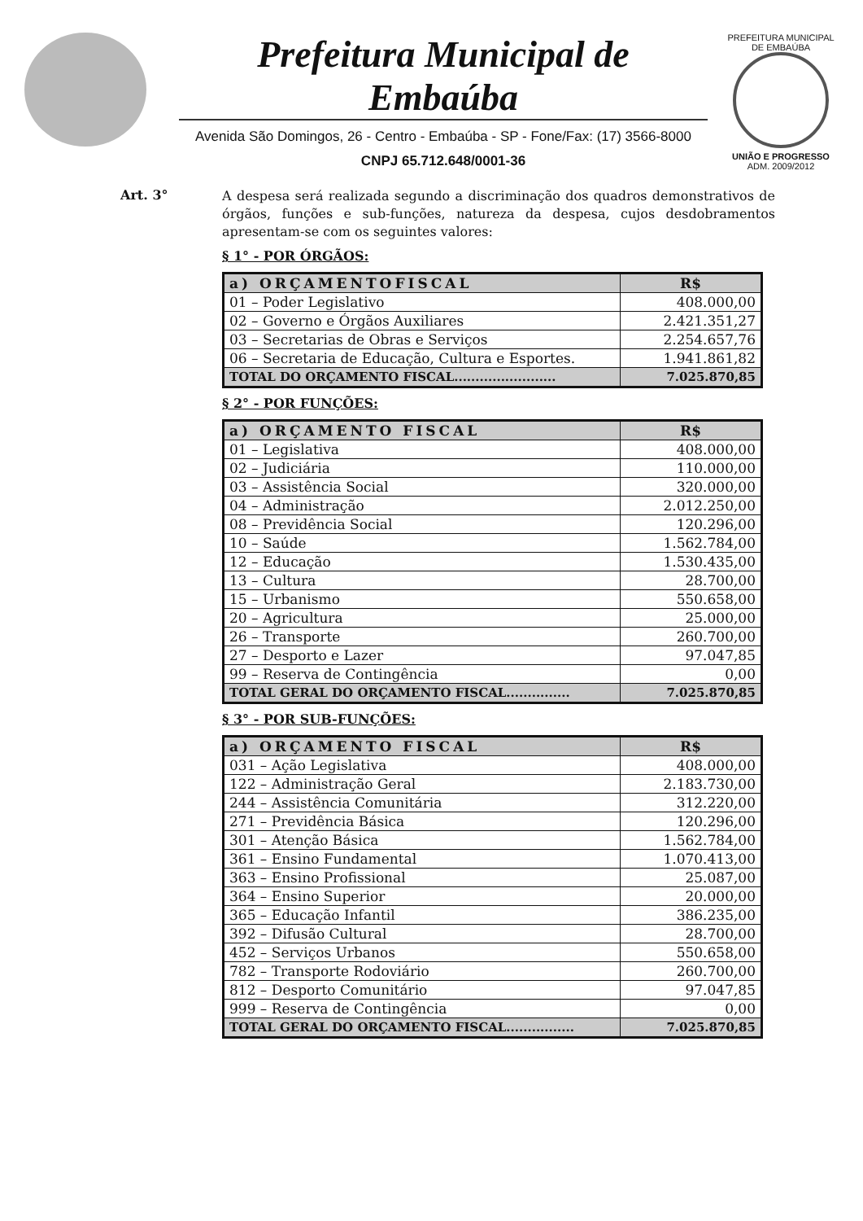Prefeitura Municipal de Embaúba
Avenida São Domingos, 26 - Centro - Embaúba - SP - Fone/Fax: (17) 3566-8000
CNPJ 65.712.648/0001-36
PREFEITURA MUNICIPAL DE EMBAÚBA
UNIÃO E PROGRESSO
ADM. 2009/2012
Art. 3°
A despesa será realizada segundo a discriminação dos quadros demonstrativos de órgãos, funções e sub-funções, natureza da despesa, cujos desdobramentos apresentam-se com os seguintes valores:
§ 1° - POR ÓRGÃOS:
| a) ORÇAMENTOFISCAL | R$ |
| --- | --- |
| 01 – Poder Legislativo | 408.000,00 |
| 02 – Governo e Órgãos Auxiliares | 2.421.351,27 |
| 03 – Secretarias de Obras e Serviços | 2.254.657,76 |
| 06 – Secretaria de Educação, Cultura e Esportes. | 1.941.861,82 |
| TOTAL DO ORÇAMENTO FISCAL........................ | 7.025.870,85 |
§ 2° - POR FUNÇÕES:
| a) ORÇAMENTO FISCAL | R$ |
| --- | --- |
| 01 – Legislativa | 408.000,00 |
| 02 – Judiciária | 110.000,00 |
| 03 – Assistência Social | 320.000,00 |
| 04 – Administração | 2.012.250,00 |
| 08 – Previdência Social | 120.296,00 |
| 10 – Saúde | 1.562.784,00 |
| 12 – Educação | 1.530.435,00 |
| 13 – Cultura | 28.700,00 |
| 15 – Urbanismo | 550.658,00 |
| 20 – Agricultura | 25.000,00 |
| 26 – Transporte | 260.700,00 |
| 27 – Desporto e Lazer | 97.047,85 |
| 99 – Reserva de Contingência | 0,00 |
| TOTAL GERAL DO ORÇAMENTO FISCAL............... | 7.025.870,85 |
§ 3° - POR SUB-FUNÇÕES:
| a) ORÇAMENTO FISCAL | R$ |
| --- | --- |
| 031 – Ação Legislativa | 408.000,00 |
| 122 – Administração Geral | 2.183.730,00 |
| 244 – Assistência Comunitária | 312.220,00 |
| 271 – Previdência Básica | 120.296,00 |
| 301 – Atenção Básica | 1.562.784,00 |
| 361 – Ensino Fundamental | 1.070.413,00 |
| 363 – Ensino Profissional | 25.087,00 |
| 364 – Ensino Superior | 20.000,00 |
| 365 – Educação Infantil | 386.235,00 |
| 392 – Difusão Cultural | 28.700,00 |
| 452 – Serviços Urbanos | 550.658,00 |
| 782 – Transporte Rodoviário | 260.700,00 |
| 812 – Desporto Comunitário | 97.047,85 |
| 999 – Reserva de Contingência | 0,00 |
| TOTAL GERAL DO ORÇAMENTO FISCAL................ | 7.025.870,85 |